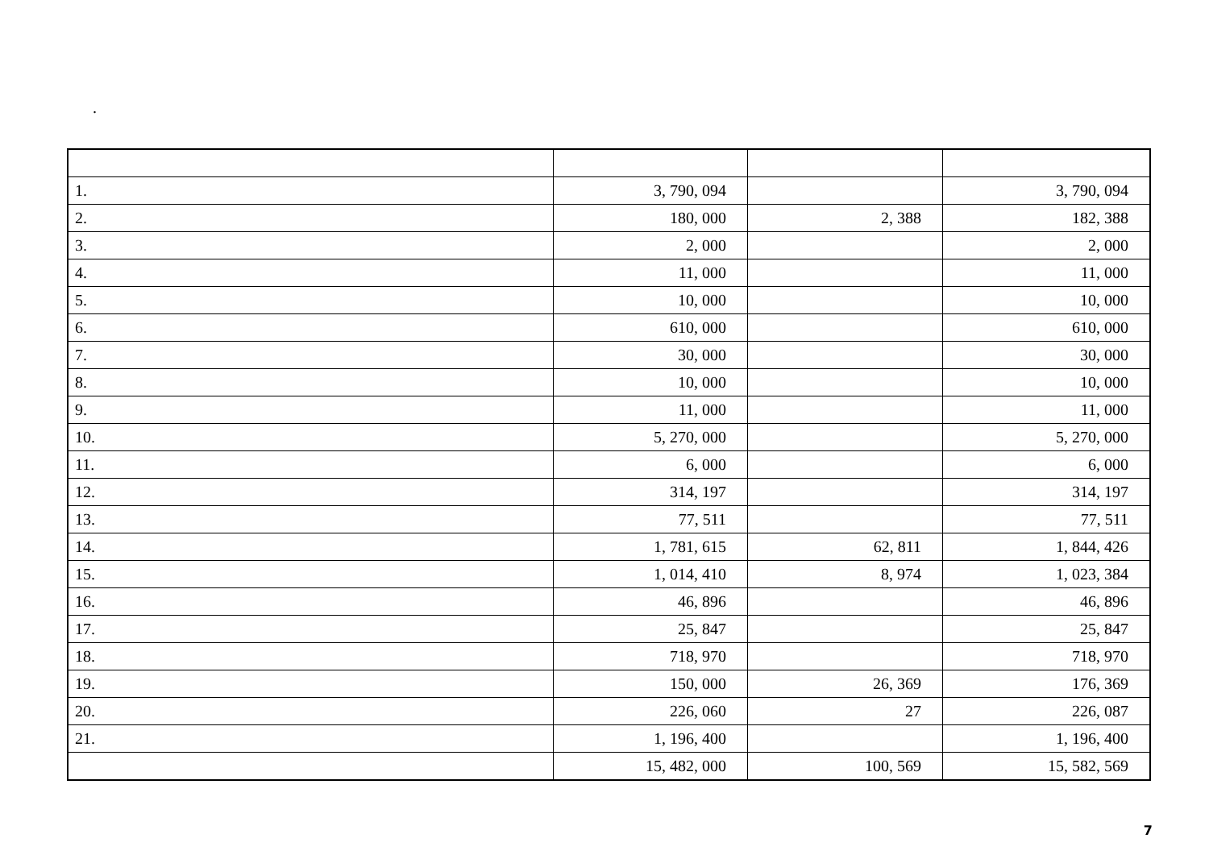.
| 1. | 3, 790, 094 | | 3, 790, 094 |
| 2. | 180, 000 | 2, 388 | 182, 388 |
| 3. | 2, 000 | | 2, 000 |
| 4. | 11, 000 | | 11, 000 |
| 5. | 10, 000 | | 10, 000 |
| 6. | 610, 000 | | 610, 000 |
| 7. | 30, 000 | | 30, 000 |
| 8. | 10, 000 | | 10, 000 |
| 9. | 11, 000 | | 11, 000 |
| 10. | 5, 270, 000 | | 5, 270, 000 |
| 11. | 6, 000 | | 6, 000 |
| 12. | 314, 197 | | 314, 197 |
| 13. | 77, 511 | | 77, 511 |
| 14. | 1, 781, 615 | 62, 811 | 1, 844, 426 |
| 15. | 1, 014, 410 | 8, 974 | 1, 023, 384 |
| 16. | 46, 896 | | 46, 896 |
| 17. | 25, 847 | | 25, 847 |
| 18. | 718, 970 | | 718, 970 |
| 19. | 150, 000 | 26, 369 | 176, 369 |
| 20. | 226, 060 | 27 | 226, 087 |
| 21. | 1, 196, 400 | | 1, 196, 400 |
| | 15, 482, 000 | 100, 569 | 15, 582, 569 |
7